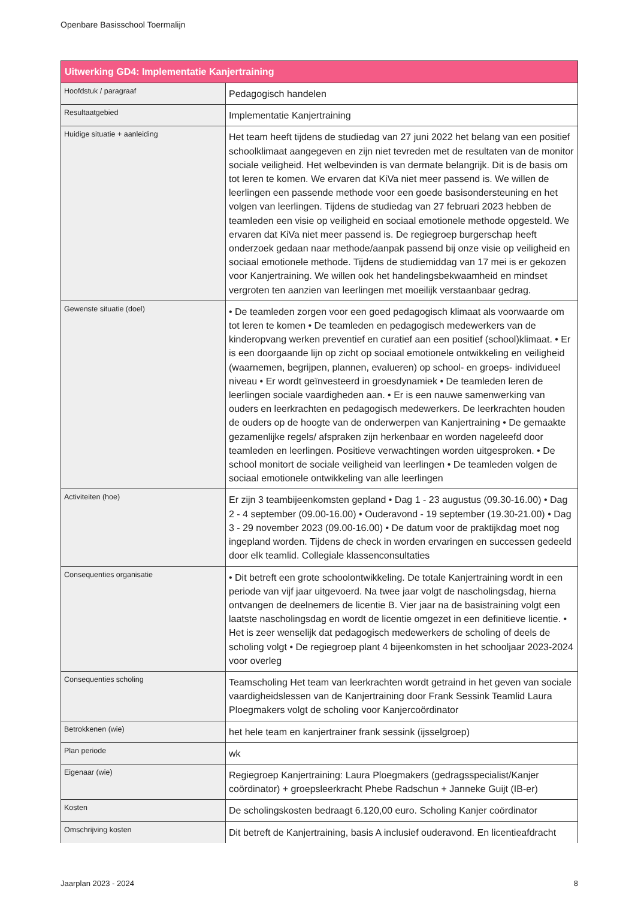Openbare Basisschool Toermalijn
| Uitwerking GD4: Implementatie Kanjertraining | |
| --- | --- |
| Hoofdstuk / paragraaf | Pedagogisch handelen |
| Resultaatgebied | Implementatie Kanjertraining |
| Huidige situatie + aanleiding | Het team heeft tijdens de studiedag van 27 juni 2022 het belang van een positief schoolklimaat aangegeven en zijn niet tevreden met de resultaten van de monitor sociale veiligheid. Het welbevinden is van dermate belangrijk. Dit is de basis om tot leren te komen. We ervaren dat KiVa niet meer passend is. We willen de leerlingen een passende methode voor een goede basisondersteuning en het volgen van leerlingen. Tijdens de studiedag van 27 februari 2023 hebben de teamleden een visie op veiligheid en sociaal emotionele methode opgesteld. We ervaren dat KiVa niet meer passend is. De regiegroep burgerschap heeft onderzoek gedaan naar methode/aanpak passend bij onze visie op veiligheid en sociaal emotionele methode. Tijdens de studiemiddag van 17 mei is er gekozen voor Kanjertraining. We willen ook het handelingsbekwaamheid en mindset vergroten ten aanzien van leerlingen met moeilijk verstaanbaar gedrag. |
| Gewenste situatie (doel) | • De teamleden zorgen voor een goed pedagogisch klimaat als voorwaarde om tot leren te komen • De teamleden en pedagogisch medewerkers van de kinderopvang werken preventief en curatief aan een positief (school)klimaat. • Er is een doorgaande lijn op zicht op sociaal emotionele ontwikkeling en veiligheid (waarnemen, begrijpen, plannen, evalueren) op school- en groeps- individueel niveau • Er wordt geïnvesteerd in groesdynamiek • De teamleden leren de leerlingen sociale vaardigheden aan. • Er is een nauwe samenwerking van ouders en leerkrachten en pedagogisch medewerkers. De leerkrachten houden de ouders op de hoogte van de onderwerpen van Kanjertraining • De gemaakte gezamenlijke regels/ afspraken zijn herkenbaar en worden nageleefd door teamleden en leerlingen. Positieve verwachtingen worden uitgesproken. • De school monitort de sociale veiligheid van leerlingen • De teamleden volgen de sociaal emotionele ontwikkeling van alle leerlingen |
| Activiteiten (hoe) | Er zijn 3 teambijeenkomsten gepland • Dag 1 - 23 augustus (09.30-16.00) • Dag 2 - 4 september (09.00-16.00) • Ouderavond - 19 september (19.30-21.00) • Dag 3 - 29 november 2023 (09.00-16.00) • De datum voor de praktijkdag moet nog ingepland worden. Tijdens de check in worden ervaringen en successen gedeeld door elk teamlid. Collegiale klassenconsultaties |
| Consequenties organisatie | • Dit betreft een grote schoolontwikkeling. De totale Kanjertraining wordt in een periode van vijf jaar uitgevoerd. Na twee jaar volgt de nascholingsdag, hierna ontvangen de deelnemers de licentie B. Vier jaar na de basistraining volgt een laatste nascholingsdag en wordt de licentie omgezet in een definitieve licentie. • Het is zeer wenselijk dat pedagogisch medewerkers de scholing of deels de scholing volgt • De regiegroep plant 4 bijeenkomsten in het schooljaar 2023-2024 voor overleg |
| Consequenties scholing | Teamscholing Het team van leerkrachten wordt getraind in het geven van sociale vaardigheidslessen van de Kanjertraining door Frank Sessink Teamlid Laura Ploegmakers volgt de scholing voor Kanjercoördinator |
| Betrokkenen (wie) | het hele team en kanjertrainer frank sessink (ijsselgroep) |
| Plan periode | wk |
| Eigenaar (wie) | Regiegroep Kanjertraining: Laura Ploegmakers (gedragsspecialist/Kanjer coördinator) + groepsleerkracht Phebe Radschun + Janneke Guijt (IB-er) |
| Kosten | De scholingskosten bedraagt 6.120,00 euro. Scholing Kanjer coördinator |
| Omschrijving kosten | Dit betreft de Kanjertraining, basis A inclusief ouderavond. En licentieafdracht |
Jaarplan 2023 - 2024 8